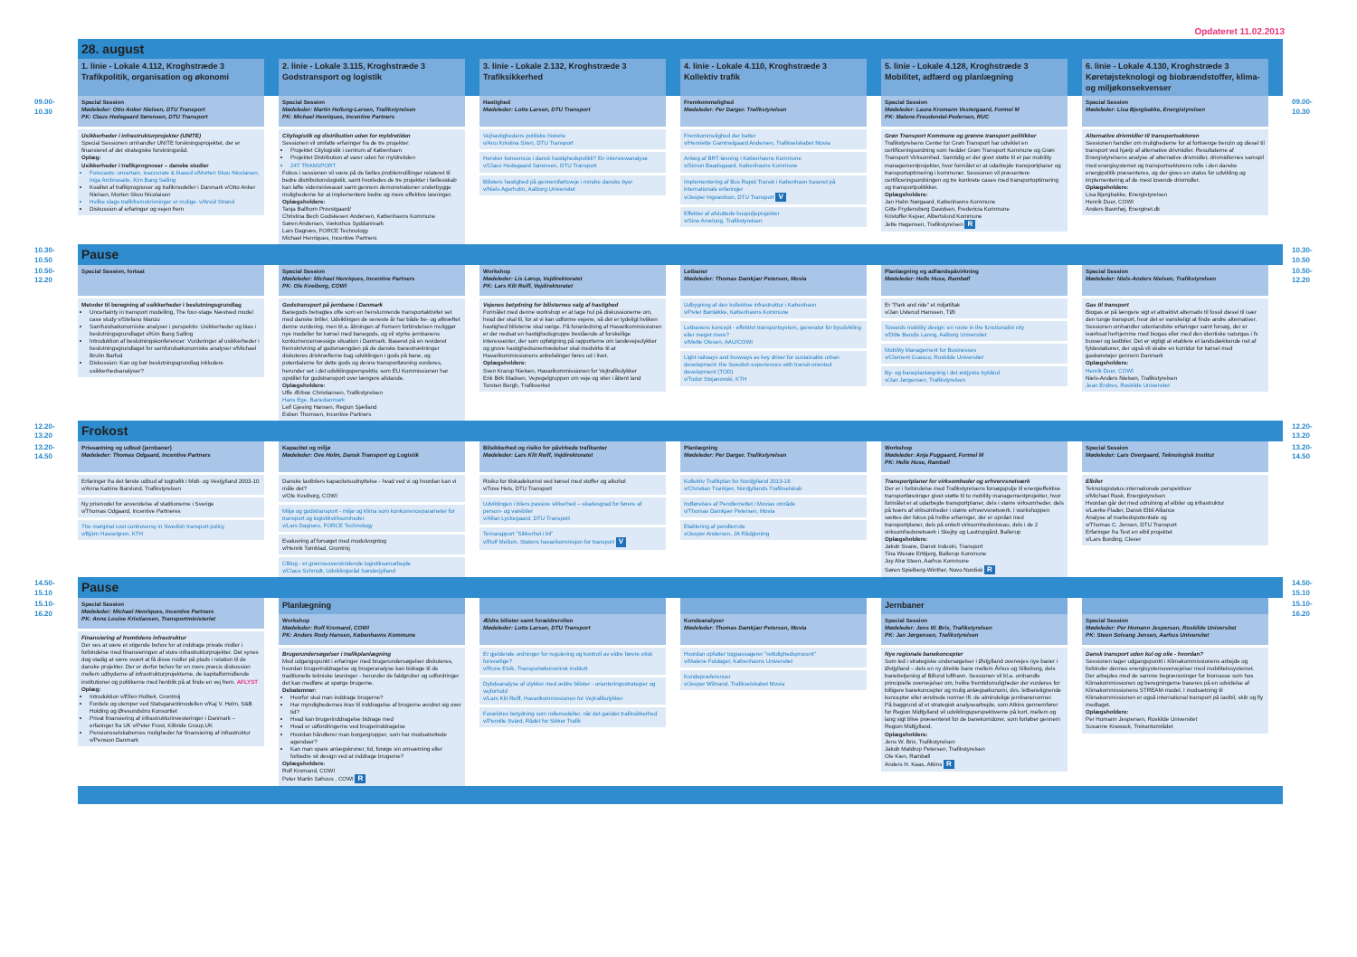Opdateret 11.02.2013
| | 28. august | | | | | | |
| | 1. linie - Lokale 4.112, Krogh­stræde 3 Trafikpolitik, organisation og økonomi | 2. linie - Lokale 3.115, Krogh­stræde 3 Godstransport og logistik | 3. linie - Lokale 2.132, Krogh­stræde 3 Trafiksikkerhed | 4. linie - Lokale 4.110, Krogh­stræde 3 Kollektiv trafik | 5. linie - Lokale 4.128, Krogh­stræde 3 Mobilitet, adfærd og planlægning | 6. linie - Lokale 4.130, Krogh­stræde 3 Køretøjsteknologi og biobrændstoffer, klima- og miljøkonsekvenser | |
| 09.00- 10.30 | Special Session Mødeleder: Otto Anker Nielsen, DTU Transport PK: Claus Hedegaard Sørensen, DTU Transport Usikkerheder i infrastrukturprojekter (UNITE) Special Sessionen omhandler UNITE forskningsprojektet, der er finansieret af det strategiske forskningsråd. Oplæg: Usikkerheder i trafikprognoser – danske studier Forecasts: uncertain, inaccurate & biased v/Morten Skou Nicolaisen, Inga Ambrasaite, Kim Bang Salling Kvalitet af trafikprognoser og trafikmodeller i Danmark v/Otto Anker Nielsen, Morten Skou Nicolaisen Hvilke slags trafikfremskrivninger er mulige. v/Arvid Strand Diskussion af erfaringer og vejen frem | Special Session Mødeleder: Martin Hellung-Larsen, Trafikstyrelsen PK: Michael Henriques, Incentive Partners Citylogistik og distribution uden for myldretiden Sessionen vil omfatte erfaringer fra de tre projekter: Projektet Citylogistik i centrum af København Projektet Distribution af varer uden for myldretiden 24T TRANSPORT Fokus i sessionen vil være på de fælles problemstillinger relateret til bedre distributionslogistik, samt hvorledes de tre projekter i fællesskab kan løfte vidensniveauet samt gennem demonstrationer underbygge mulighederne for at implementere bedre og mere effektive løsninger. Oplægsholdere: Tanja Ballhorn Provstgaard/ Christina Bech Godskesen Andersen, Københavns Kommune Søren Andersen, Væksthus Syddanmark Lars Dagnæs, FORCE Technology Michael Henriques, Incentive Partners | Hastighed Mødeleder: Lotte Larsen, DTU Transport Vejhastighedens politiske historie v/Anu Kriistina Siren, DTU Transport Hersker konsensus i dansk hastighedspolitik? En interviewanalyse v/Claus Hedegaard Sørensen, DTU Transport Bilisters hastighed på gennemfartsveje i mindre danske byer v/Niels Agerholm, Aalborg Universitet | Fremkommelighed Mødeleder: Per Darger. Trafikstyrelsen Fremkommelighed der batter v/Henriette Gammelgaard Andersen, Trafikselskabet Movia Anlæg af BRT-løsning i Københavns Kommune v/Simon Baadsgaard, Københavns Kommune Implementering af Bus Rapid Transit i København baseret på internationale erfaringer v/Jesper Ingvardson, DTU Transport V Effekter af afsluttede buspuljeprojekter v/Sine Amelung, Trafikstyrelsen | Special Session Mødeleder: Laura Kromann Vestergaard, Formel M PK: Malene Freudendal-Pedersen, RUC Grøn Transport Kommune og grønne transport politikker Trafikstyrelsens Center for Grøn Transport har udviklet en certificeringsordning som hedder Grøn Transport Kommune og Grøn Transport Virksomhed. Samtidig er der givet støtte til et par mobility managementprojekter, hvor formålet er at udarbejde transportplaner og transportoptimering i kommuner. Sessionen vil præsentere certificeringsordningen og tre konkrete cases med transportoptimering og transportpolitikker. Oplægsholdere: Jan Hahn Nørgaard, Københavns Kommune Gitte Frydensberg Davidsen, Fredericia Kommune Kristoffer Kejser, Albertslund Kommune Jette Hagensen, Trafikstyrelsen R | Special Session Mødeleder: Lisa Bjergbakke, Energistyrelsen Alternative drivmidler til transportsektoren Sessionen handler om mulighederne for at fortrænge benzin og diesel til transport ved hjælp af alternative drivmidler. Resultaterne af Energistyrelsens analyse af alternative drivmidler, drivmidlernes samspil med energisystemet og transportsektorens rolle i den danske energipolitik præsenteres, og der gives en status for udvikling og implementering af de mest lovende drivmidler. Oplægsholdere: Lisa Bjergbakke, Energistyrelsen Henrik Duer, COWI Anders Bavnhøj, Energinet.dk | 09.00- 10.30 |
| 10.30- 10.50 | Pause | | | | | | 10.30- 10.50 |
| 10.50- 12.20 | Special Session, fortsat Metoder til beregning af usikkerheder i beslutningsgrundlag Uncertainty in transport modelling, The four-stage Næstved model case study v/Stefano Manzo Samfundsøkonomiske analyser i perspektiv: Usikkerheder og bias i beslutningsgrundlaget v/Kim Bang Salling Introduktion af beslutningskonferencer: Vurderinger af usikkerheder i beslutningsgrundlaget for samfundsøkonomiske analyser v/Michael Bruhn Barfod Diskussion: Kan og bør beslutningsgrundlag inkludere usikkerhedsanalyser? | Special Session Mødeleder: Michael Henriques, Incentive Partners PK: Ole Kveiborg, COWI Godstransport på jernbane i Danmark Banegods betragtes ofte som en henslumrende transportaktivitet set med danske briller. Udviklingen de seneste år har både be- og afkræftet denne vurdering, men bl.a. åbningen af Femern forbindelsen muliggør nye modeller for kørsel med banegods, og vil styrke jernbanens konkurrencemæssige situation i Danmark. Baseret på en revideret fremskrivning af godsmængden på de danske banestrækninger diskuteres drivkræfterne bag udviklingen i gods på bane, og potentialerne for dette gods og denne transportløsning vurderes, herunder set i det udviklingsperspektiv, som EU Kommissionen har opstillet for godstransport over længere afstande. Oplægsholdere: Uffe Ærboe Christiansen, Trafikstyrelsen Hans Ege, Banedanmark Leif Gjesing Hansen, Region Sjælland Esben Thomsen, Incentive Partners | Workshop Mødeleder: Lis Lørup, Vejdirektoratet PK: Lars Klit Reiff, Vejdirektoratet Vejenes betydning for bilisternes valg af hastighed Formålet med denne workshop er at tage hul på diskussionerne om, hvad der skal til, for at vi kan udforme vejene, så det er tydeligt hvilken hastighed bilisterne skal vælge. På foranledning af Havarikommissionen er der nedsat en hastighedsgruppe bestående af forskellige interessenter, der som opfølgning på rapporterne om landevejsulykker og grove hastighedsovertrædelser skal medvirke til at Havarikommissionens anbefalinger føres ud i livet. Oplægsholdere: Sven Krarup Nielsen, Havarikommissionen for Vejtrafikulykker Erik Birk Madsen, Vejregelgruppen om veje og stier i åbent land Torsten Bergh, Trafikverket | Letbaner Mødeleder: Thomas Damkjær Petersen, Movia Udbygning af den kollektive infrastruktur i København v/Peter Bønløkke, Københavns Kommune Letbanens koncept - effektivt transportsystem, generator for byudvikling eller meget mere? v/Mette Olesen, AAU/COWI Light railways and busways as key driver for sustainable urban development: the Swedish experiences with transit-oriented development (TOD) v/Todor Stojanovski, KTH | Planlægning og adfærdspåvirkning Mødeleder: Helle Huse, Rambøll Er ”Park and ride” et miljøtiltak v/Jan Usterud Hanssen, TØI Towards mobility design: en route in the functionalist city v/Ditte Bendix Lanng, Aalborg Universitet Mobility Management for Businesses v/Clement Guasco, Roskilde Universitet By- og baneplanlægning i det østjyske bybånd v/Jan Jørgensen, Trafikstyrelsen | Special Session Mødeleder: Niels-Anders Nielsen, Trafikstyrelsen Gas til transport Biogas er på længere sigt et attraktivt alternativ til fossil diesel til især den tunge transport, hvor det er vanskeligt at finde andre alternativer. Sessionen omhandler udenlandske erfaringer samt forsøg, der er iværksat herhjemme med biogas eller med den identiske naturgas i fx busser og lastbiler. Det er vigtigt at etablere et landsdækkende net af fyldestationer, der også vil skabe en korridor for kørsel med gaskøretøjer gennem Danmark Oplægsholdere: Henrik Duer, COWI Niels-Anders Nielsen, Trafikstyrelsen Jean Endres, Roskilde Universitet | 10.50- 12.20 |
| 12.20- 13.20 | Frokost | | | | | | 12.20- 13.20 |
| 13.20- 14.50 | Prissætning og udbud (jernbaner) Mødeleder: Thomas Odgaard, Incentive Partners Erfaringer fra det første udbud af togtrafik i Midt- og Vestjylland 2003-10 v/Anna Katrine Barslund, Trafikstyrelsen Ny prismodel for anvendelse af statitionerne i Sverige v/Thomas Odgaard, Incentive Partneres The marginal cost controversy in Swedish transport policy v/Björn Hasselgren, KTH | Kapacitet og miljø Mødeleder: Ove Holm, Dansk Transport og Logistik Danske lastbilers kapacitetsudnyttelse - hvad ved vi og hvordan kan vi måle det? v/Ole Kveiborg, COWI Miljø og godstransport - miljø og klima som konkurrenceparameter for transport og logistikvirksomheder v/Lars Dagnæs, FORCE Technology Evaluering af forsøget med modulvogntog v/Henrik Tornblad, Grontmij CBlog - et grænseoverskridende logistiksamarbejde v/Claus Schmidt, Udviklingsråd Sønderjylland | Bilsikkerhed og risiko for påvirkede trafikanter Mødeleder: Lars Klit Reiff, Vejdirektoratet Risiko for tilskadekomst ved kørsel med stoffer og alkohol v/Tove Hels, DTU Transport Udviklingen i bilers passive sikkerhed – skadesgrad for førere af person- og varebiler v/Allan Lyckegaard, DTU Transport Temarapport ”Sikkerhet i bil” v/Rolf Mellum, Statens havarikommisjon for transport V | Planlægning Mødeleder: Per Darger. Trafikstyrelsen Kollektiv Trafikplan for Nordjylland 2013-16 v/Christian Trankjær, Nordjyllands Trafikselskab Indførelses af Pendlernettet i Movias område v/Thomas Damkjær Petersen, Movia Etablering af pendlerrute v/Jesper Andersen, JA Rådgivning | Workshop Mødeleder: Anja Puggaard, Formel M PK: Helle Huse, Rambøll Transportplaner for virksomheder og erhvervsnetværk Der er i forbindelse med Trafikstyrelsens forsøgspulje til energieffektive transportløsninger givet støtte til to mobility managementprojekter, hvor formålet er at udarbejde transportplaner, dels i større virksomheder, dels på tværs af virksomheder i større erhvervsnetværk. I workshoppen sættes der fokus på hvilke erfaringer, der er opnået med transportplaner, dels på enkelt virksomhedsniveau, dels i de 2 virksomhedsnetværk i Skejby og Lautrupgård, Ballerup Oplægsholdere: Jakob Svane, Dansk Industri, Transport Tina Wexøe Ertbjerg, Ballerup Kommune Joy Alrø Steen, Aarhus Kommune Søren Spielberg-Winther, Novo Nordisk R | Special Session Mødeleder: Lars Overgaard, Teknologisk Institut Elbiler Teknologistatus internationale perspektiver v/Michael Rask, Energistyrelsen Hvordan går det med udrulning af elbiler og infrastruktur v/Lærke Flader, Dansk Elbil Alliance Analyse af markedspotentiale og v/Thomas C. Jensen, DTU Transport Erfaringer fra Test en elbil projektet v/Lars Bording, Clever | 13.20- 14.50 |
| 14.50- 15.10 | Pause | | | | | | 14.50- 15.10 |
| 15.10- 16.20 | Special Session Mødeleder: Michael Henriques, Incentive Partners PK: Anne Louise Kristiansen, Transportministeriet Finansiering af fremtidens infrastruktur Der ses at være et stigende behov for at inddrage private midler i forbindelse med finansieringen af store infrastrukturprojekter. Det synes dog stadig at være svært at få disse midler på plads i relation til de danske projekter. Der er derfor behov for en mere præcis diskussion mellem udbyderne af infrastrukturprojekterne, de kapitalformidlende institutioner og politikerne med henblik på at finde en vej frem. AFLYST Oplæg: Introduktion v/Ellen Holbek, Grontmij Fordele og ulemper ved Statsgarantimodellen v/Kaj V. Holm, S&B Holding og Øresundsbro Konsortiet Privat finansiering af infrastrukturinvesteringer i Danmark – erfaringer fra UK v/Peter Frost, Kilbride Group,UK Pensionsselskabernes muligheder for finansiering af infrastruktur v/Pension Danmark | Planlægning Workshop Mødeleder: Rolf Kromand, COWI PK: Anders Rody Hansen, Københavns Kommune Brugerundersøgelser i trafikplanlægning Med udgangspunkt i erfaringer med brugerundersøgelser diskuteres, hvordan brugerinddragelse og brugeranalyse kan bidrage til de traditionelle tekniske løsninger - herunder de faldgruber og udfordringer det kan medføre at spørge brugerne. Debatemner: Hvorfor skal man inddrage brugerne? Har myndighedernes krav til inddragelse af brugerne ændret sig over tid? Hvad kan brugerinddragelse bidrage med Hvad er udfordringerne ved brugerinddragelse Hvordan håndterer man borgergrupper, som har modsatrettede agendaer? Kan man spare anlægskroner, tid, forøge sin omsætning eller forbedre sit design ved at inddrage brugerne? Oplægsholdere: Rolf Kromand, COWI Peter Martin Søhuus , COWI R | Ældre bilister samt forældrerollen Mødeleder: Lotte Larsen, DTU Transport Er gjeldende ordninger for regulering og kontroll av eldre førere etisk forsvarlige? v/Rune Elvik, Transportøkonomisk institutt Dybdeanalyse af ulykker med ældre bilister - orienteringsstrategier og vejforhold v/Lars Klit Reiff, Havarikommissionen for Vejtrafikulykker Forældres betydning som rollemodeller, når det gælder trafiksikkerhed v/Pernille Svärd, Rådet for Sikker Trafik | Kundeanalyser Mødeleder: Thomas Damkjær Petersen, Movia Hvordan opfatter togpassagerer ”rettidighedsprocent” v/Malene Foldager, Københavns Universitet Kundepræferencer v/Jesper Wibrand, Trafikselskabet Movia | Jernbaner Special Session Mødeleder: Jens W. Brix, Trafikstyrelsen PK: Jan Jørgensen, Trafikstyrelsen Nye regionale banekoncepter Som led i strategiske undersøgelser i Østjylland overvejes nye baner i Østjylland – dels en ny direkte bane mellem Århus og Silkeborg, dels banebetjening af Billund lufthavn. Sessionen vil bl.a. omhandle principielle overvejelser om, hvilke fremtidsmuligheder der vurderes for billigere banekoncepter og mulig anlægsøkonomi, dvs. letbanelignende koncepter eller ændrede normer ift. de almindelige jernbanenormer. På baggrund af et strategisk analysearbejde, som Atkins gennemfører for Region Midtjylland vil udviklingsperspektiverne på kort, mellem og lang sigt blive præsenteret for de banekorridorer, som forløber gennem Region Midtjylland. Oplægsholdere: Jens W. Brix, Trafikstyrelsen Jakob Møldrup Petersen, Trafikstyrelsen Ole Kien, Rambøll Anders H. Kaas, Atkins R | Special Session Mødeleder: Per Homann Jespersen, Roskilde Universitet PK: Steen Solvang Jensen, Aarhus Universitet Dansk transport uden kul og olie - hvordan? Sessionen tager udgangspunkt i Klimakommissionens arbejde og forbinder dennes energisystemovervejelser med mobilitetssystemet. Der arbejdes med de samme begrænsninger for biomasse som hos Klimakommissionen og beregningerne baseres på en udvidelse af Klimakommissionens STREAM-model. I modsætning til Klimakommissionen er også international transport på lastbil, skib og fly medtaget. Oplægsholdere: Per Homann Jespersen, Roskilde Universitet Susanne Krawack, Trekantområdet | 15.10- 16.20 |